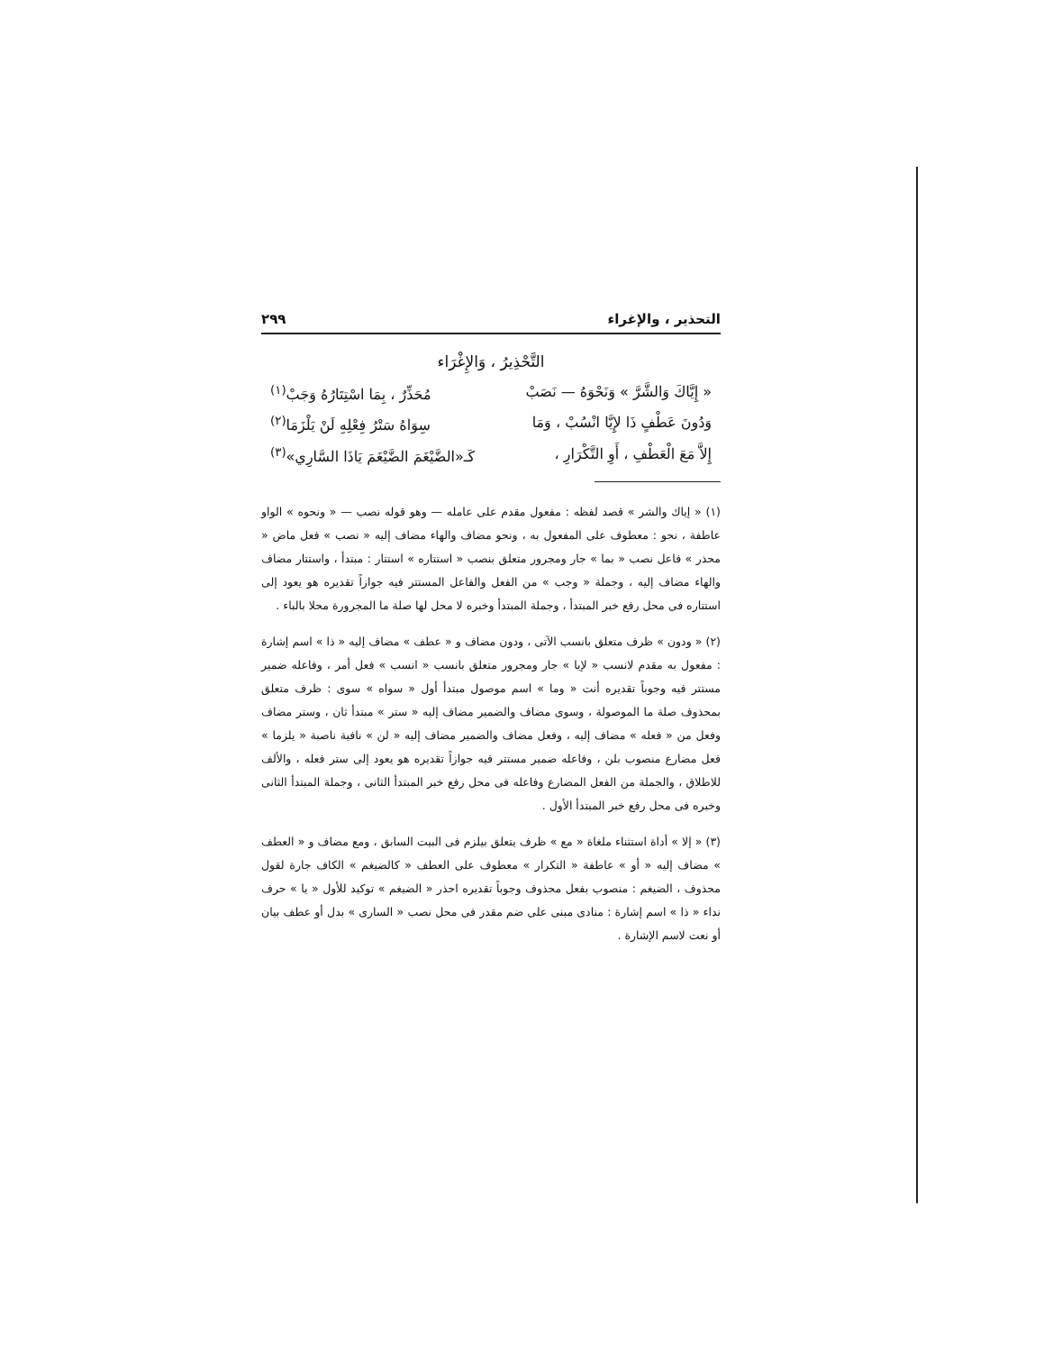التحذير ، والإغراء ٢٩٩
التَّحْذِيرُ ، وَالإِغْرَاء
« إِيَّاكَ وَالشَّرَّ » وَنَحْوَهُ — نَصَبْ مُحَذِّرٌ ، بِمَا اسْتِتَارُهُ وَجَبْ<sup>(١)</sup>
وَدُونَ عَطْفٍ ذَا لإِيَّا انْسُبْ ، وَمَا سِوَاهُ سَتْرُ فِعْلِهِ لَنْ يَلْزَمَا<sup>(٢)</sup>
إِلاَّ مَعَ الْعَطْفِ ، أَوِ التَّكْرَارِ ، كَـ«الضَّيْغَمَ الضَّيْغَمَ يَاذَا السَّارِي»<sup>(٣)</sup>
(١) « إياك والشر » قصد لفظه : مفعول مقدم على عامله — وهو قوله نصب — « ونحوه » الواو عاطفة ، نحو : معطوف على المفعول به ، ونحو مضاف والهاء مضاف إليه « نصب » فعل ماض « محذر » فاعل نصب « بما » جار ومجرور متعلق بنصب « استتاره » استتار : مبتدأ ، واستتار مضاف والهاء مضاف إليه ، وجملة « وجب » من الفعل والفاعل المستتر فيه جوازاً تقديره هو يعود إلى استتاره فى محل رفع خبر المبتدأ ، وجملة المبتدأ وخبره لا محل لها صلة ما المجرورة محلا بالباء .
(٢) « ودون » ظرف متعلق بانسب الآتى ، ودون مضاف و « عطف » مضاف إليه « ذا » اسم إشارة : مفعول به مقدم لانسب « لإيا » جار ومجرور متعلق بانسب « انسب » فعل أمر ، وفاعله ضمير مستتر فيه وجوباً تقديره أنت « وما » اسم موصول مبتدأ أول « سواه » سوى : ظرف متعلق بمحذوف صلة ما الموصولة ، وسوى مضاف والضمير مضاف إليه « ستر » مبتدأ ثان ، وستر مضاف وفعل من « فعله » مضاف إليه ، وفعل مضاف والضمير مضاف إليه « لن » نافية ناصبة « يلزما » فعل مضارع منصوب بلن ، وفاعله ضمير مستتر فيه جوازاً تقديره هو يعود إلى ستر فعله ، والألف للاطلاق ، والجملة من الفعل المضارع وفاعله فى محل رفع خبر المبتدأ الثانى ، وجملة المبتدأ الثانى وخبره فى محل رفع خبر المبتدأ الأول .
(٣) « إلا » أداة استثناء ملغاة « مع » ظرف يتعلق بيلزم فى البيت السابق ، ومع مضاف و « العطف » مضاف إليه « أو » عاطفة « التكرار » معطوف على العطف « كالضيغم » الكاف جارة لقول محذوف ، الضيغم : منصوب بفعل محذوف وجوباً تقديره احذر « الضيغم » توكيد للأول « يا » حرف نداء « ذا » اسم إشارة : منادى مبنى على ضم مقدر فى محل نصب « السارى » بدل أو عطف بيان أو نعت لاسم الإشارة .